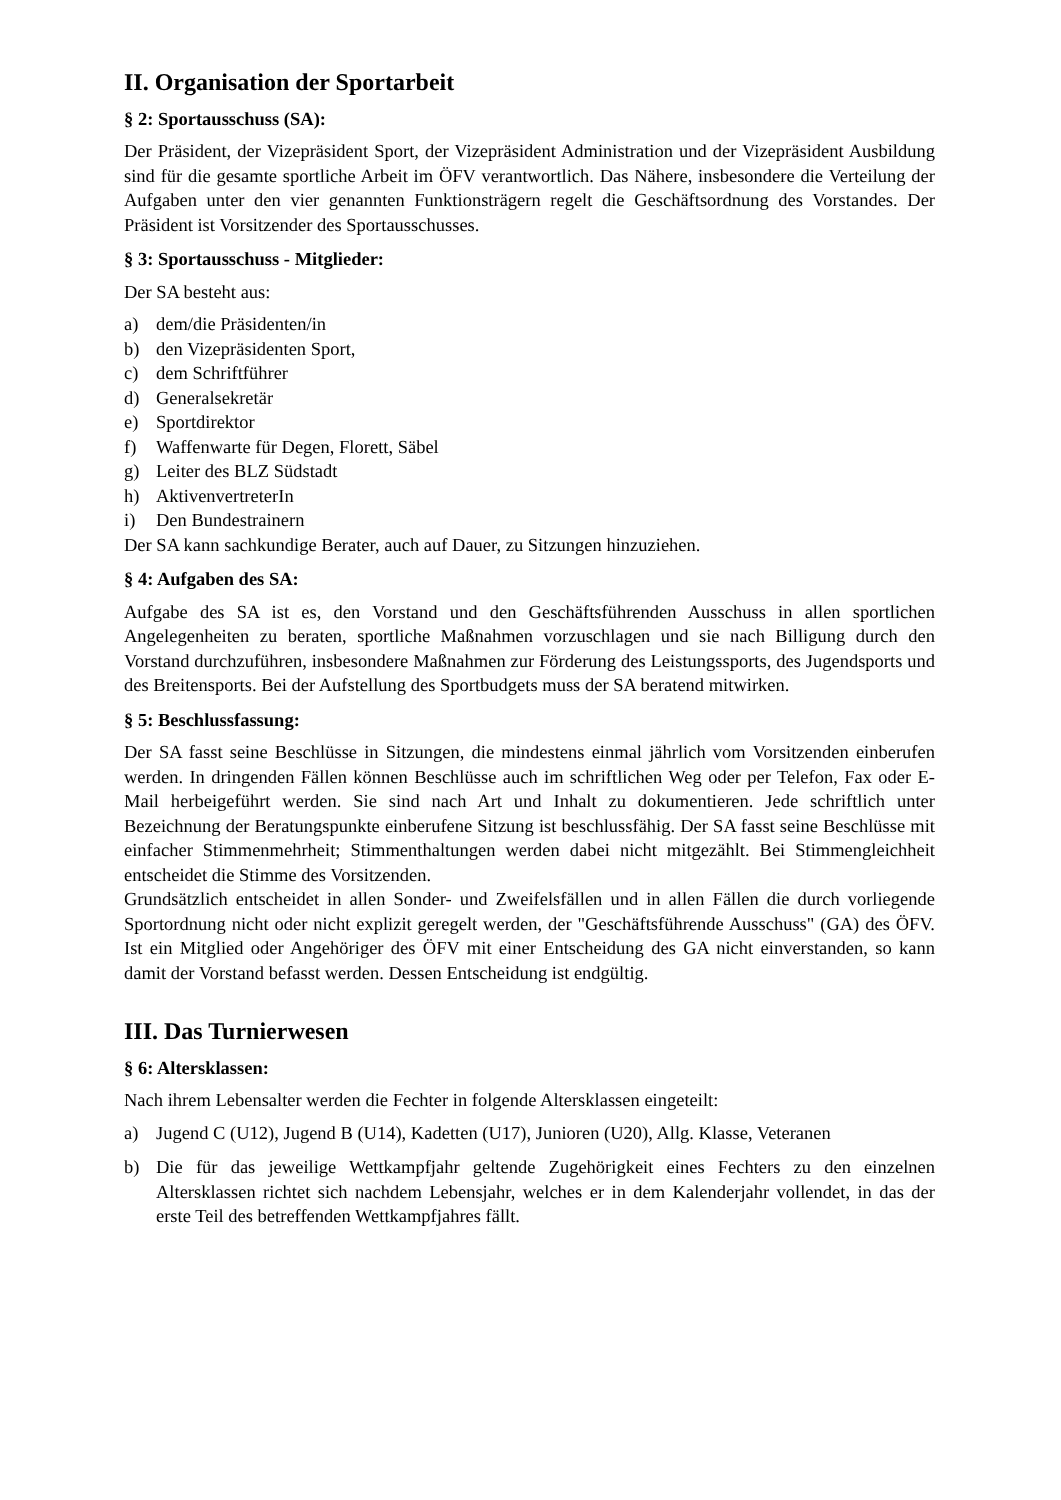II. Organisation der Sportarbeit
§ 2: Sportausschuss (SA):
Der Präsident, der Vizepräsident Sport, der Vizepräsident Administration und der Vizepräsident Ausbildung sind für die gesamte sportliche Arbeit im ÖFV verantwortlich. Das Nähere, insbesondere die Verteilung der Aufgaben unter den vier genannten Funktionsträgern regelt die Geschäftsordnung des Vorstandes. Der Präsident ist Vorsitzender des Sportausschusses.
§ 3: Sportausschuss - Mitglieder:
Der SA besteht aus:
a) dem/die Präsidenten/in
b) den Vizepräsidenten Sport,
c) dem Schriftführer
d) Generalsekretär
e) Sportdirektor
f) Waffenwarte für Degen, Florett, Säbel
g) Leiter des BLZ Südstadt
h) AktivenvertreterIn
i) Den Bundestrainern
Der SA kann sachkundige Berater, auch auf Dauer, zu Sitzungen hinzuziehen.
§ 4: Aufgaben des SA:
Aufgabe des SA ist es, den Vorstand und den Geschäftsführenden Ausschuss in allen sportlichen Angelegenheiten zu beraten, sportliche Maßnahmen vorzuschlagen und sie nach Billigung durch den Vorstand durchzuführen, insbesondere Maßnahmen zur Förderung des Leistungssports, des Jugendsports und des Breitensports. Bei der Aufstellung des Sportbudgets muss der SA beratend mitwirken.
§ 5: Beschlussfassung:
Der SA fasst seine Beschlüsse in Sitzungen, die mindestens einmal jährlich vom Vorsitzenden einberufen werden. In dringenden Fällen können Beschlüsse auch im schriftlichen Weg oder per Telefon, Fax oder E-Mail herbeigeführt werden. Sie sind nach Art und Inhalt zu dokumentieren. Jede schriftlich unter Bezeichnung der Beratungspunkte einberufene Sitzung ist beschlussfähig. Der SA fasst seine Beschlüsse mit einfacher Stimmenmehrheit; Stimmenthaltungen werden dabei nicht mitgezählt. Bei Stimmengleichheit entscheidet die Stimme des Vorsitzenden.
Grundsätzlich entscheidet in allen Sonder- und Zweifelsfällen und in allen Fällen die durch vorliegende Sportordnung nicht oder nicht explizit geregelt werden, der "Geschäftsführende Ausschuss" (GA) des ÖFV. Ist ein Mitglied oder Angehöriger des ÖFV mit einer Entscheidung des GA nicht einverstanden, so kann damit der Vorstand befasst werden. Dessen Entscheidung ist endgültig.
III. Das Turnierwesen
§ 6: Altersklassen:
Nach ihrem Lebensalter werden die Fechter in folgende Altersklassen eingeteilt:
a) Jugend C (U12), Jugend B (U14), Kadetten (U17), Junioren (U20), Allg. Klasse, Veteranen
b) Die für das jeweilige Wettkampfjahr geltende Zugehörigkeit eines Fechters zu den einzelnen Altersklassen richtet sich nachdem Lebensjahr, welches er in dem Kalenderjahr vollendet, in das der erste Teil des betreffenden Wettkampfjahres fällt.